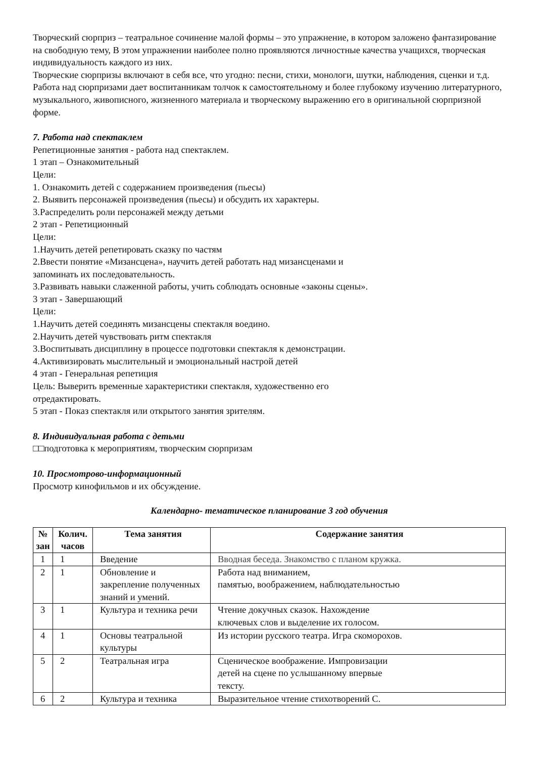Творческий сюрприз – театральное сочинение малой формы – это упражнение, в котором заложено фантазирование на свободную тему, В этом упражнении наиболее полно проявляются личностные качества учащихся, творческая индивидуальность каждого из них.
Творческие сюрпризы включают в себя все, что угодно: песни, стихи, монологи, шутки, наблюдения, сценки и т.д. Работа над сюрпризами дает воспитанникам толчок к самостоятельному и более глубокому изучению литературного, музыкального, живописного, жизненного материала и творческому выражению его в оригинальной сюрпризной форме.
7. Работа над спектаклем
Репетиционные занятия - работа над спектаклем.
1 этап – Ознакомительный
Цели:
1. Ознакомить детей с содержанием произведения (пьесы)
2. Выявить персонажей произведения (пьесы) и обсудить их характеры.
3.Распределить роли персонажей между детьми
2 этап - Репетиционный
Цели:
1.Научить детей репетировать сказку по частям
2.Ввести понятие «Мизансцена», научить детей работать над мизансценами и
запоминать их последовательность.
3.Развивать навыки слаженной работы, учить соблюдать основные «законы сцены».
3 этап - Завершающий
Цели:
1.Научить детей соединять мизансцены спектакля воедино.
2.Научить детей чувствовать ритм спектакля
3.Воспитывать дисциплину в процессе подготовки спектакля к демонстрации.
4.Активизировать мыслительный и эмоциональный настрой детей
4 этап - Генеральная репетиция
Цель: Выверить временные характеристики спектакля, художественно его
отредактировать.
5 этап - Показ спектакля или открытого занятия зрителям.
8. Индивидуальная работа с детьми
□□подготовка к мероприятиям, творческим сюрпризам
10. Просмотрово-информационный
Просмотр кинофильмов и их обсуждение.
Календарно- тематическое планирование 3 год обучения
| № зан | Колич. часов | Тема занятия | Содержание занятия |
| --- | --- | --- | --- |
| 1 | 1 | Введение | Вводная беседа. Знакомство с планом кружка. |
| 2 | 1 | Обновление и закрепление полученных знаний и умений. | Работа над вниманием, памятью, воображением, наблюдательностью |
| 3 | 1 | Культура и техника речи | Чтение докучных сказок. Нахождение ключевых слов и выделение их голосом. |
| 4 | 1 | Основы театральной культуры | Из истории русского театра. Игра скоморохов. |
| 5 | 2 | Театральная игра | Сценическое воображение. Импровизации детей на сцене по услышанному впервые тексту. |
| 6 | 2 | Культура и техника | Выразительное чтение стихотворений С. |